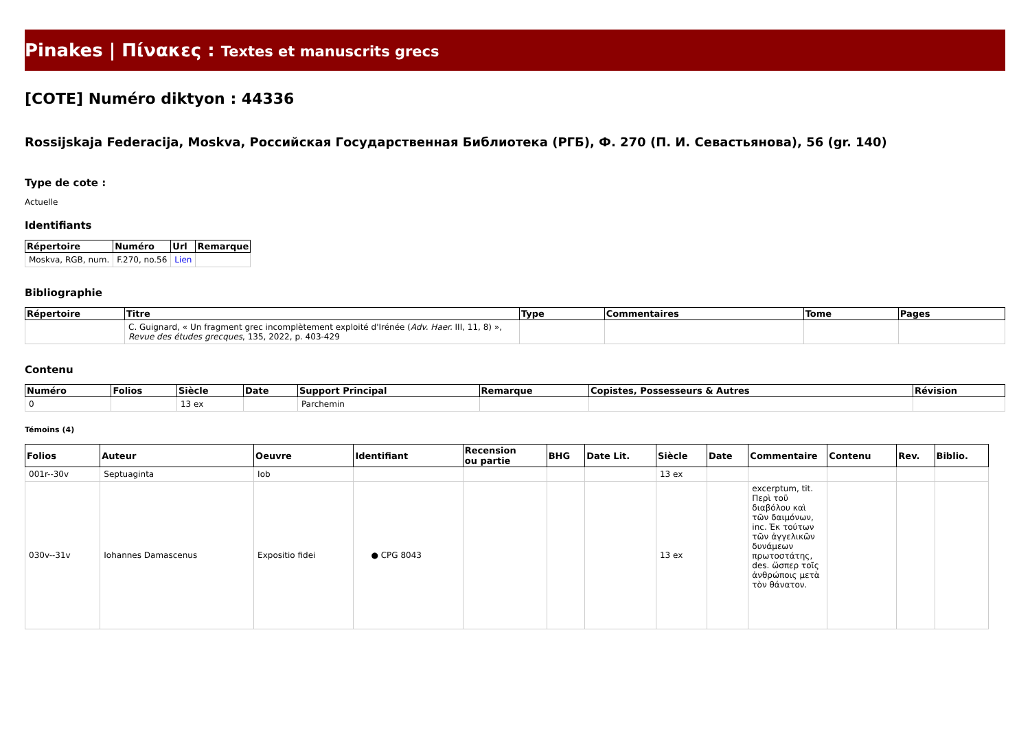Pinakes | Πίνακες : Textes et manuscrits grecs
[COTE] Numéro diktyon : 44336
Rossijskaja Federacija, Moskva, Российская Государственная Библиотека (РГБ), Ф. 270 (П. И. Севастьянова), 56 (gr. 140)
Type de cote :
Actuelle
Identifiants
| Répertoire | Numéro | Url | Remarque |
| --- | --- | --- | --- |
| Moskva, RGB, num. | F.270, no.56 | Lien | |
Bibliographie
| Répertoire | Titre | Type | Commentaires | Tome | Pages |
| --- | --- | --- | --- | --- | --- |
| | C. Guignard, « Un fragment grec incomplètement exploité d'Irénée ( Adv. Haer. III, 11, 8) », Revue des études grecques , 135, 2022, p. 403-429 | | | | |
Contenu
| Numéro | Folios | Siècle | Date | Support Principal | Remarque | Copistes, Possesseurs & Autres | Révision |
| --- | --- | --- | --- | --- | --- | --- | --- |
| 0 | | 13 ex | | Parchemin | | | |
Témoins (4)
| Folios | Auteur | Oeuvre | Identifiant | Recension ou partie | BHG | Date Lit. | Siècle | Date | Commentaire | Contenu | Rev. | Biblio. |
| --- | --- | --- | --- | --- | --- | --- | --- | --- | --- | --- | --- | --- |
| 001r--30v | Septuaginta | Iob | | | | | 13 ex | | | | | |
| 030v--31v | Iohannes Damascenus | Expositio fidei | ● CPG 8043 | | | | 13 ex | | excerptum, tit. Περὶ τοῦ διαβόλου καὶ τῶν δαιμόνων, inc. Ἐκ τούτων τῶν ἀγγελικῶν δυνάμεων πρωτοστάτης, des. ὥσπερ τοῖς ἀνθρώποις μετὰ τὸν θάνατον. | | | |